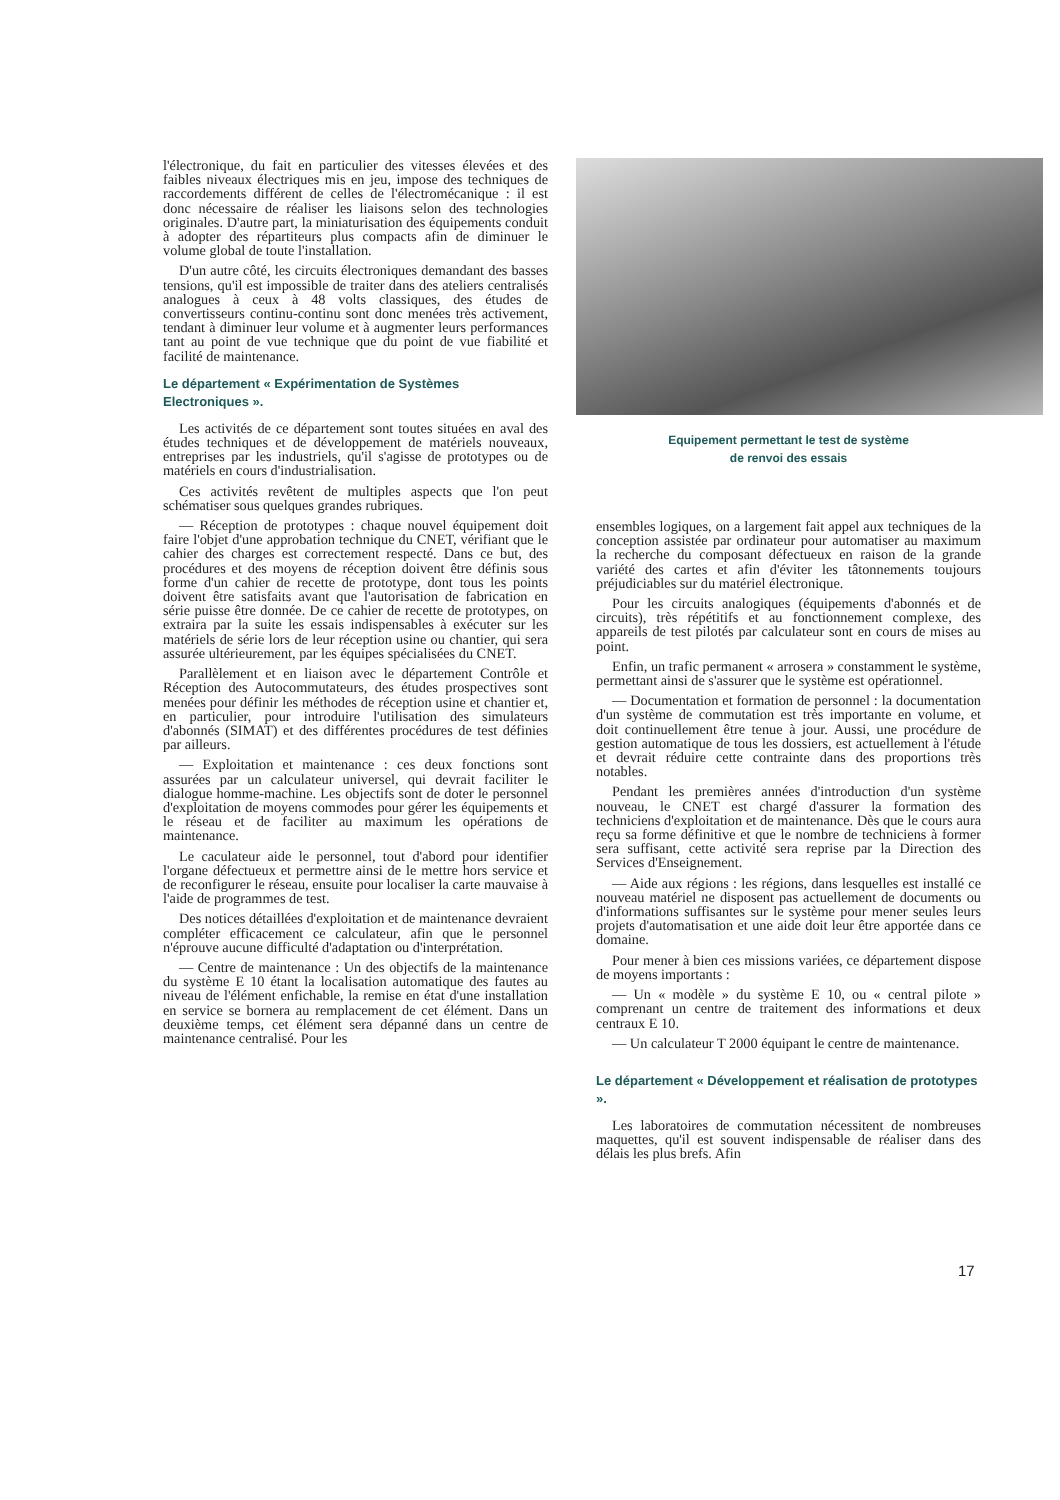l'électronique, du fait en particulier des vitesses élevées et des faibles niveaux électriques mis en jeu, impose des techniques de raccordements différent de celles de l'électromécanique : il est donc nécessaire de réaliser les liaisons selon des technologies originales. D'autre part, la miniaturisation des équipements conduit à adopter des répartiteurs plus compacts afin de diminuer le volume global de toute l'installation.
D'un autre côté, les circuits électroniques demandant des basses tensions, qu'il est impossible de traiter dans des ateliers centralisés analogues à ceux à 48 volts classiques, des études de convertisseurs continu-continu sont donc menées très activement, tendant à diminuer leur volume et à augmenter leurs performances tant au point de vue technique que du point de vue fiabilité et facilité de maintenance.
Le département « Expérimentation de Systèmes Electroniques ».
Les activités de ce département sont toutes situées en aval des études techniques et de développement de matériels nouveaux, entreprises par les industriels, qu'il s'agisse de prototypes ou de matériels en cours d'industrialisation.
Ces activités revêtent de multiples aspects que l'on peut schématiser sous quelques grandes rubriques.
— Réception de prototypes : chaque nouvel équipement doit faire l'objet d'une approbation technique du CNET, vérifiant que le cahier des charges est correctement respecté. Dans ce but, des procédures et des moyens de réception doivent être définis sous forme d'un cahier de recette de prototype, dont tous les points doivent être satisfaits avant que l'autorisation de fabrication en série puisse être donnée. De ce cahier de recette de prototypes, on extraira par la suite les essais indispensables à exécuter sur les matériels de série lors de leur réception usine ou chantier, qui sera assurée ultérieurement, par les équipes spécialisées du CNET.
Parallèlement et en liaison avec le département Contrôle et Réception des Autocommutateurs, des études prospectives sont menées pour définir les méthodes de réception usine et chantier et, en particulier, pour introduire l'utilisation des simulateurs d'abonnés (SIMAT) et des différentes procédures de test définies par ailleurs.
— Exploitation et maintenance : ces deux fonctions sont assurées par un calculateur universel, qui devrait faciliter le dialogue homme-machine. Les objectifs sont de doter le personnel d'exploitation de moyens commodes pour gérer les équipements et le réseau et de faciliter au maximum les opérations de maintenance.
Le caculateur aide le personnel, tout d'abord pour identifier l'organe défectueux et permettre ainsi de le mettre hors service et de reconfigurer le réseau, ensuite pour localiser la carte mauvaise à l'aide de programmes de test.
Des notices détaillées d'exploitation et de maintenance devraient compléter efficacement ce calculateur, afin que le personnel n'éprouve aucune difficulté d'adaptation ou d'interprétation.
— Centre de maintenance : Un des objectifs de la maintenance du système E 10 étant la localisation automatique des fautes au niveau de l'élément enfichable, la remise en état d'une installation en service se bornera au remplacement de cet élément. Dans un deuxième temps, cet élément sera dépanné dans un centre de maintenance centralisé. Pour les
Equipement permettant le test de système
de renvoi des essais
ensembles logiques, on a largement fait appel aux techniques de la conception assistée par ordinateur pour automatiser au maximum la recherche du composant défectueux en raison de la grande variété des cartes et afin d'éviter les tâtonnements toujours préjudiciables sur du matériel électronique.
Pour les circuits analogiques (équipements d'abonnés et de circuits), très répétitifs et au fonctionnement complexe, des appareils de test pilotés par calculateur sont en cours de mises au point.
Enfin, un trafic permanent « arrosera » constamment le système, permettant ainsi de s'assurer que le système est opérationnel.
— Documentation et formation de personnel : la documentation d'un système de commutation est très importante en volume, et doit continuellement être tenue à jour. Aussi, une procédure de gestion automatique de tous les dossiers, est actuellement à l'étude et devrait réduire cette contrainte dans des proportions très notables.
Pendant les premières années d'introduction d'un système nouveau, le CNET est chargé d'assurer la formation des techniciens d'exploitation et de maintenance. Dès que le cours aura reçu sa forme définitive et que le nombre de techniciens à former sera suffisant, cette activité sera reprise par la Direction des Services d'Enseignement.
— Aide aux régions : les régions, dans lesquelles est installé ce nouveau matériel ne disposent pas actuellement de documents ou d'informations suffisantes sur le système pour mener seules leurs projets d'automatisation et une aide doit leur être apportée dans ce domaine.
Pour mener à bien ces missions variées, ce département dispose de moyens importants :
— Un « modèle » du système E 10, ou « central pilote » comprenant un centre de traitement des informations et deux centraux E 10.
— Un calculateur T 2000 équipant le centre de maintenance.
Le département « Développement et réalisation de prototypes ».
Les laboratoires de commutation nécessitent de nombreuses maquettes, qu'il est souvent indispensable de réaliser dans des délais les plus brefs. Afin
17